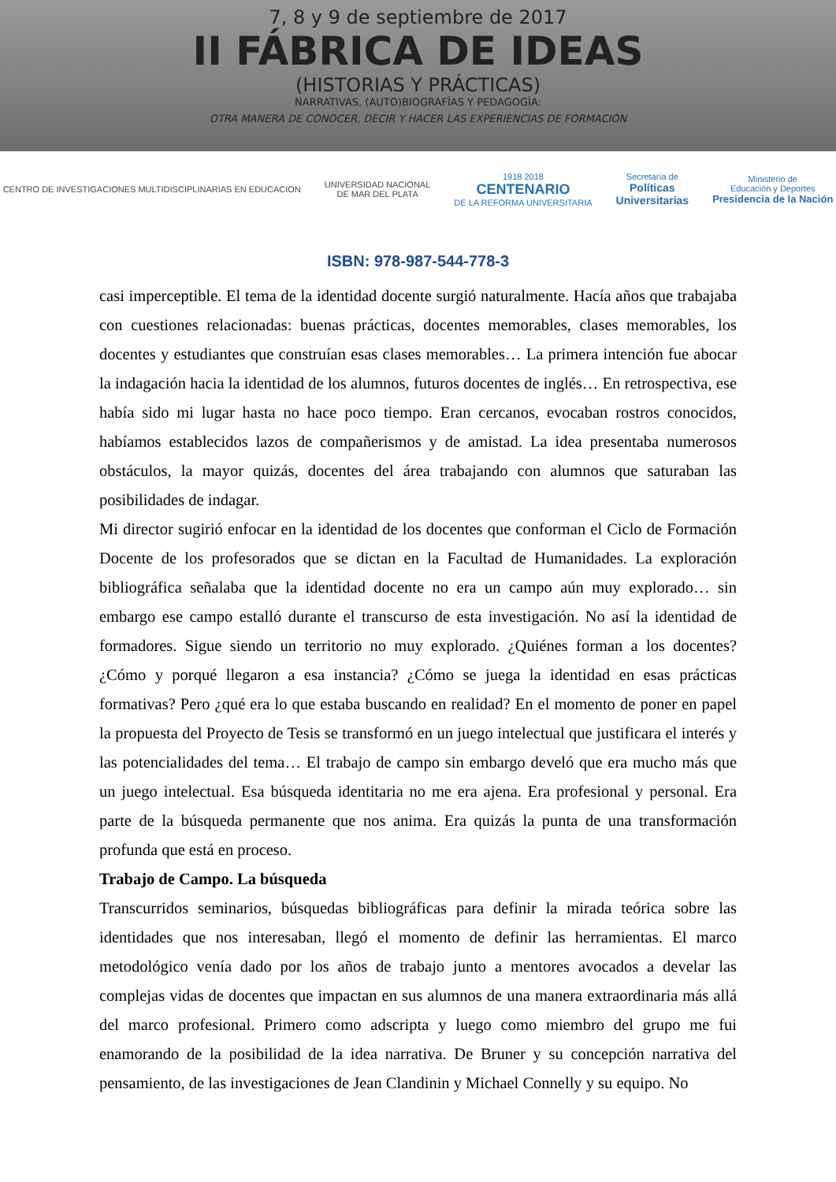7, 8 y 9 de septiembre de 2017
II FÁBRICA DE IDEAS
(HISTORIAS Y PRÁCTICAS)
NARRATIVAS, (AUTO)BIOGRAFÍAS Y PEDAGOGÍA:
OTRA MANERA DE CONOCER, DECIR Y HACER LAS EXPERIENCIAS DE FORMACIÓN
CENTRO DE INVESTIGACIONES MULTIDISCIPLINARIAS EN EDUCACION
UNIVERSIDAD NACIONAL
DE MAR DEL PLATA
1918 2018
CENTENARIO
DE LA REFORMA UNIVERSITARIA
Secretaría de
Políticas
Universitarias
Ministerio de
Educación y Deportes
Presidencia de la Nación
ISBN: 978-987-544-778-3
casi imperceptible. El tema de la identidad docente surgió naturalmente. Hacía años que trabajaba con cuestiones relacionadas: buenas prácticas, docentes memorables, clases memorables, los docentes y estudiantes que construían esas clases memorables… La primera intención fue abocar la indagación hacia la identidad de los alumnos, futuros docentes de inglés… En retrospectiva, ese había sido mi lugar hasta no hace poco tiempo. Eran cercanos, evocaban rostros conocidos, habíamos establecidos lazos de compañerismos y de amistad. La idea presentaba numerosos obstáculos, la mayor quizás, docentes del área trabajando con alumnos que saturaban las posibilidades de indagar.
Mi director sugirió enfocar en la identidad de los docentes que conforman el Ciclo de Formación Docente de los profesorados que se dictan en la Facultad de Humanidades. La exploración bibliográfica señalaba que la identidad docente no era un campo aún muy explorado… sin embargo ese campo estalló durante el transcurso de esta investigación. No así la identidad de formadores. Sigue siendo un territorio no muy explorado. ¿Quiénes forman a los docentes? ¿Cómo y porqué llegaron a esa instancia? ¿Cómo se juega la identidad en esas prácticas formativas? Pero ¿qué era lo que estaba buscando en realidad? En el momento de poner en papel la propuesta del Proyecto de Tesis se transformó en un juego intelectual que justificara el interés y las potencialidades del tema… El trabajo de campo sin embargo develó que era mucho más que un juego intelectual. Esa búsqueda identitaria no me era ajena. Era profesional y personal. Era parte de la búsqueda permanente que nos anima. Era quizás la punta de una transformación profunda que está en proceso.
Trabajo de Campo. La búsqueda
Transcurridos seminarios, búsquedas bibliográficas para definir la mirada teórica sobre las identidades que nos interesaban, llegó el momento de definir las herramientas. El marco metodológico venía dado por los años de trabajo junto a mentores avocados a develar las complejas vidas de docentes que impactan en sus alumnos de una manera extraordinaria más allá del marco profesional. Primero como adscripta y luego como miembro del grupo me fui enamorando de la posibilidad de la idea narrativa. De Bruner y su concepción narrativa del pensamiento, de las investigaciones de Jean Clandinin y Michael Connelly y su equipo. No